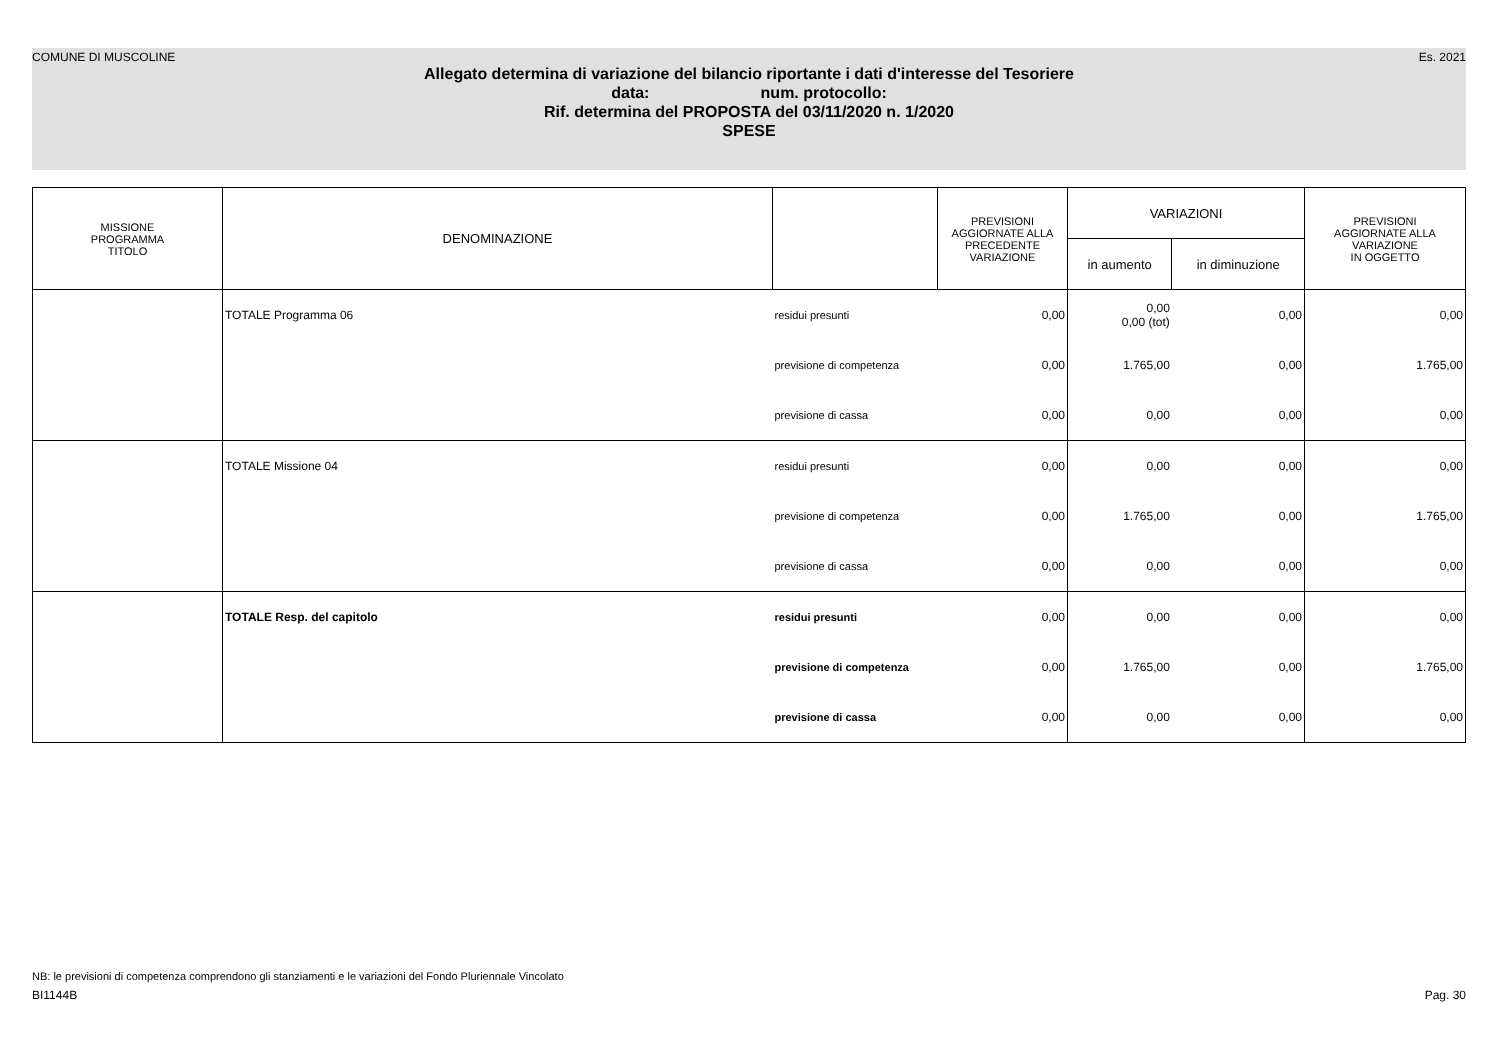COMUNE DI MUSCOLINE Es. 2021
Allegato determina di variazione del bilancio riportante i dati d'interesse del Tesoriere
data: num. protocollo:
Rif. determina del PROPOSTA del 03/11/2020 n. 1/2020
SPESE
| MISSIONE PROGRAMMA TITOLO | DENOMINAZIONE | | PREVISIONI AGGIORNATE ALLA PRECEDENTE VARIAZIONE | VARIAZIONI | | PREVISIONI AGGIORNATE ALLA VARIAZIONE IN OGGETTO |
| --- | --- | --- | --- | --- | --- | --- |
| | | | | in aumento | in diminuzione | |
| | TOTALE Programma 06 | residui presunti | 0,00 | 0,00 0,00 (tot) | 0,00 | 0,00 |
| | | previsione di competenza | 0,00 | 1.765,00 | 0,00 | 1.765,00 |
| | | previsione di cassa | 0,00 | 0,00 | 0,00 | 0,00 |
| | TOTALE Missione 04 | residui presunti | 0,00 | 0,00 | 0,00 | 0,00 |
| | | previsione di competenza | 0,00 | 1.765,00 | 0,00 | 1.765,00 |
| | | previsione di cassa | 0,00 | 0,00 | 0,00 | 0,00 |
| | TOTALE Resp. del capitolo | residui presunti | 0,00 | 0,00 | 0,00 | 0,00 |
| | | previsione di competenza | 0,00 | 1.765,00 | 0,00 | 1.765,00 |
| | | previsione di cassa | 0,00 | 0,00 | 0,00 | 0,00 |
NB: le previsioni di competenza comprendono gli stanziamenti e le variazioni del Fondo Pluriennale Vincolato
BI1144B Pag. 30